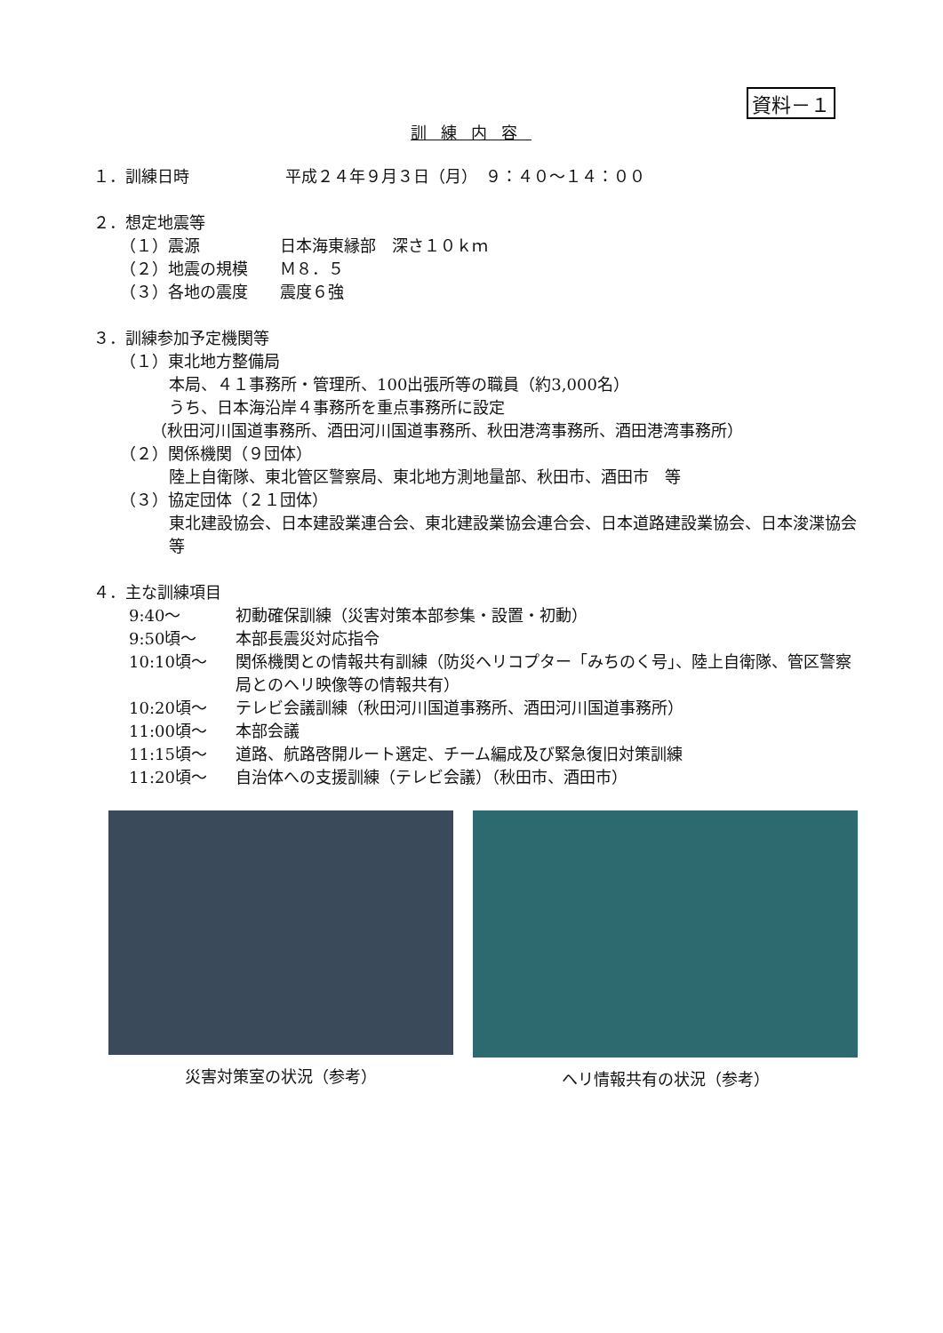資料－１
訓練内容
１．訓練日時　　　　　　平成２４年９月３日（月）　９：４０～１４：００
２．想定地震等
（１）震源　　　　　日本海東縁部　深さ１０ｋｍ
（２）地震の規模　　Ｍ８．５
（３）各地の震度　　震度６強
３．訓練参加予定機関等
（１）東北地方整備局
本局、４１事務所・管理所、100出張所等の職員（約3,000名）
うち、日本海沿岸４事務所を重点事務所に設定
（秋田河川国道事務所、酒田河川国道事務所、秋田港湾事務所、酒田港湾事務所）
（２）関係機関（９団体）
陸上自衛隊、東北管区警察局、東北地方測地量部、秋田市、酒田市　等
（３）協定団体（２１団体）
東北建設協会、日本建設業連合会、東北建設業協会連合会、日本道路建設業協会、日本浚渫協会　等
４．主な訓練項目
9:40～ 初動確保訓練（災害対策本部参集・設置・初動）
9:50頃～ 本部長震災対応指令
10:10頃～ 関係機関との情報共有訓練（防災ヘリコプター「みちのく号」、陸上自衛隊、管区警察局とのヘリ映像等の情報共有）
10:20頃～ テレビ会議訓練（秋田河川国道事務所、酒田河川国道事務所）
11:00頃～ 本部会議
11:15頃～ 道路、航路啓開ルート選定、チーム編成及び緊急復旧対策訓練
11:20頃～ 自治体への支援訓練（テレビ会議）（秋田市、酒田市）
災害対策室の状況（参考） ヘリ情報共有の状況（参考）